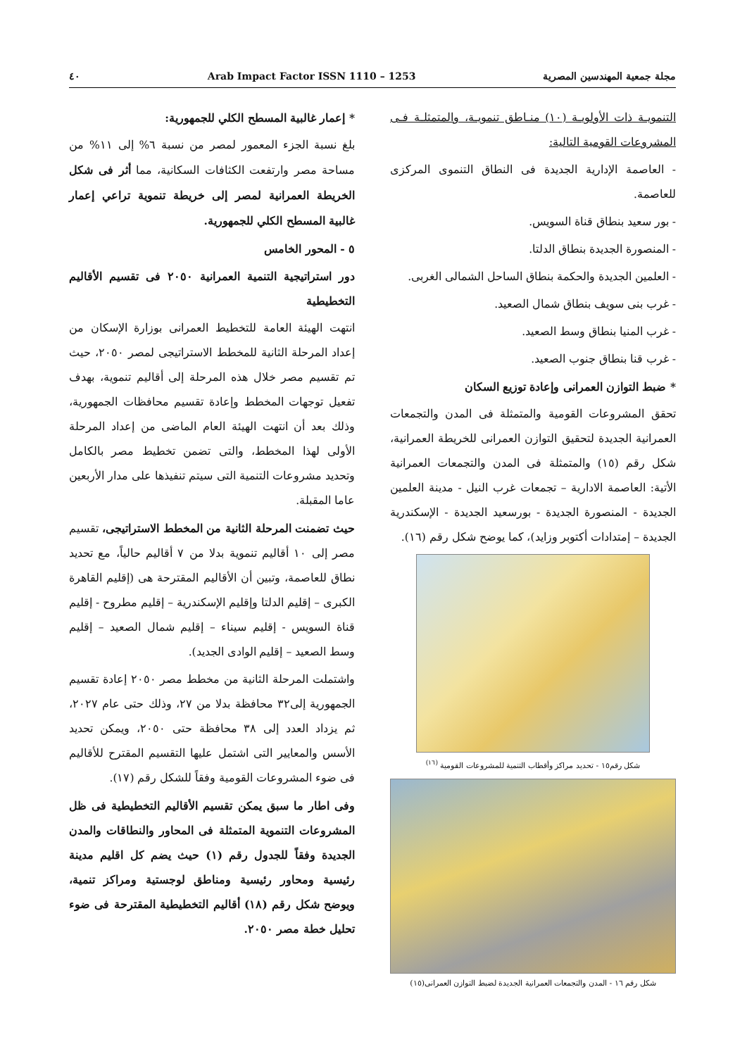مجلة جمعية المهندسين المصرية Arab Impact Factor ISSN 1110 – 1253 ٤٠
التنمويـة ذات الأولويـة (١٠) منـاطق تنمويـة، والمتمثلـة فـى المشروعات القومية التالية:
- العاصمة الإدارية الجديدة فى النطاق التنموى المركزى للعاصمة.
- بور سعيد بنطاق قناة السويس.
- المنصورة الجديدة بنطاق الدلتا.
- العلمين الجديدة والحكمة بنطاق الساحل الشمالى الغربى.
- غرب بنى سويف بنطاق شمال الصعيد.
- غرب المنيا بنطاق وسط الصعيد.
- غرب قنا بنطاق جنوب الصعيد.
* ضبط التوازن العمرانى وإعادة توزيع السكان
تحقق المشروعات القومية والمتمثلة فى المدن والتجمعات العمرانية الجديدة لتحقيق التوازن العمرانى للخريطة العمرانية، شكل رقم (١٥) والمتمثلة فى المدن والتجمعات العمرانية الأتية: العاصمة الادارية – تجمعات غرب النيل - مدينة العلمين الجديدة - المنصورة الجديدة - بورسعيد الجديدة - الإسكندرية الجديدة – إمتدادات أكتوبر وزايد)، كما يوضح شكل رقم (١٦).
شكل رقم١٥ - تحديد مراكز وأقطاب التنمية للمشروعات القومية <sup>(١٦)</sup>
شكل رقم ١٦ - المدن والتجمعات العمرانية الجديدة لضبط التوازن العمرانى(١٥)
* إعمار غالبية المسطح الكلي للجمهورية:
بلغ نسبة الجزء المعمور لمصر من نسبة ٦% إلى ١١% من مساحة مصر وارتفعت الكثافات السكانية، مما أثر فى شكل الخريطة العمرانية لمصر إلى خريطة تنموية تراعي إعمار غالبية المسطح الكلي للجمهورية.
٥ - المحور الخامس
دور استراتيجية التنمية العمرانية ٢٠٥٠ فى تقسيم الأقاليم التخطيطية
انتهت الهيئة العامة للتخطيط العمرانى بوزارة الإسكان من إعداد المرحلة الثانية للمخطط الاستراتيجى لمصر ٢٠٥٠، حيث تم تقسيم مصر خلال هذه المرحلة إلى أقاليم تنموية، بهدف تفعيل توجهات المخطط وإعادة تقسيم محافظات الجمهورية، وذلك بعد أن انتهت الهيئة العام الماضى من إعداد المرحلة الأولى لهذا المخطط، والتى تضمن تخطيط مصر بالكامل وتحديد مشروعات التنمية التى سيتم تنفيذها على مدار الأربعين عاما المقبلة.
حيث تضمنت المرحلة الثانية من المخطط الاستراتيجى، تقسيم مصر إلى ١٠ أقاليم تنموية بدلا من ٧ أقاليم حالياً، مع تحديد نطاق للعاصمة، وتبين أن الأقاليم المقترحة هى (إقليم القاهرة الكبرى – إقليم الدلتا وإقليم الإسكندرية – إقليم مطروح - إقليم قناة السويس - إقليم سيناء – إقليم شمال الصعيد – إقليم وسط الصعيد – إقليم الوادى الجديد).
واشتملت المرحلة الثانية من مخطط مصر ٢٠٥٠ إعادة تقسيم الجمهورية إلى٣٢ محافظة بدلا من ٢٧، وذلك حتى عام ٢٠٢٧، ثم يزداد العدد إلى ٣٨ محافظة حتى ٢٠٥٠، ويمكن تحديد الأسس والمعايير التى اشتمل عليها التقسيم المقترح للأقاليم فى ضوء المشروعات القومية وفقاً للشكل رقم (١٧).
وفى اطار ما سبق يمكن تقسيم الأقاليم التخطيطية فى ظل المشروعات التنموية المتمثلة فى المحاور والنطاقات والمدن الجديدة وفقاً للجدول رقم (١) حيث يضم كل اقليم مدينة رئيسية ومحاور رئيسية ومناطق لوجستية ومراكز تنمية، ويوضح شكل رقم (١٨) أقاليم التخطيطية المقترحة فى ضوء تحليل خطة مصر ٢٠٥٠.